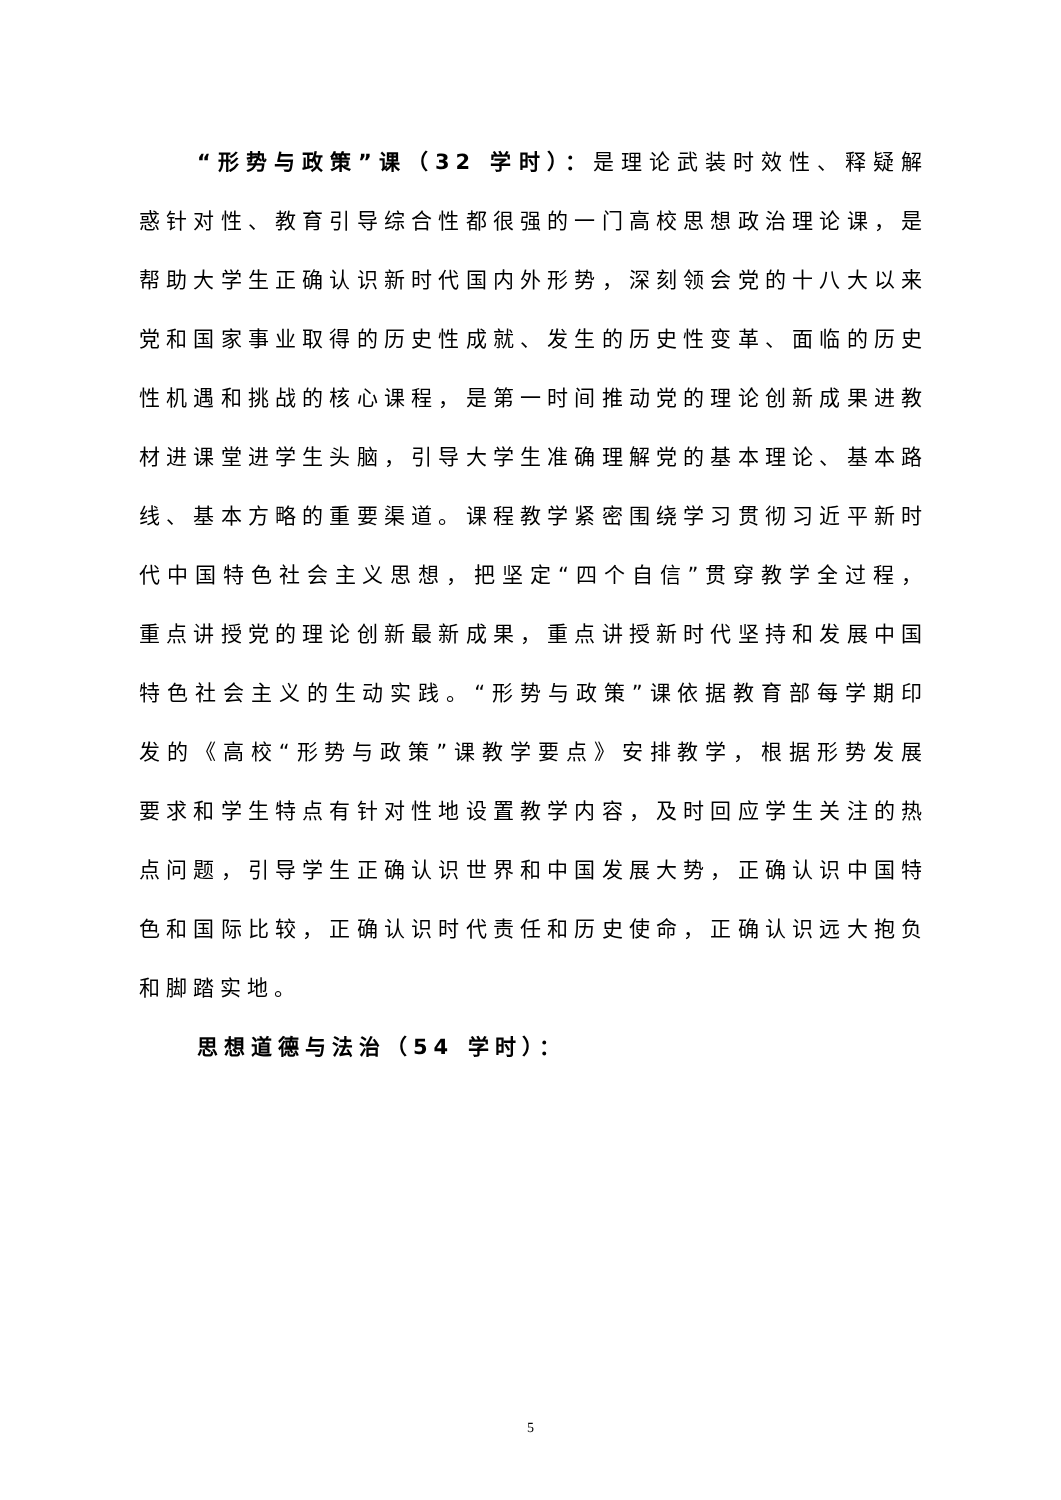“形势与政策”课（32 学时）：是理论武装时效性、释疑解惑针对性、教育引导综合性都很强的一门高校思想政治理论课，是帮助大学生正确认识新时代国内外形势，深刻领会党的十八大以来党和国家事业取得的历史性成就、发生的历史性变革、面临的历史性机遇和挑战的核心课程，是第一时间推动党的理论创新成果进教材进课堂进学生头脑，引导大学生准确理解党的基本理论、基本路线、基本方略的重要渠道。课程教学紧密围绕学习贯彻习近平新时代中国特色社会主义思想，把坚定“四个自信”贯穿教学全过程，重点讲授党的理论创新最新成果，重点讲授新时代坚持和发展中国特色社会主义的生动实践。“形势与政策”课依据教育部每学期印发的《高校“形势与政策”课教学要点》安排教学，根据形势发展要求和学生特点有针对性地设置教学内容，及时回应学生关注的热点问题，引导学生正确认识世界和中国发展大势，正确认识中国特色和国际比较，正确认识时代责任和历史使命，正确认识远大抱负和脚踏实地。
思想道德与法治（54 学时）：
5